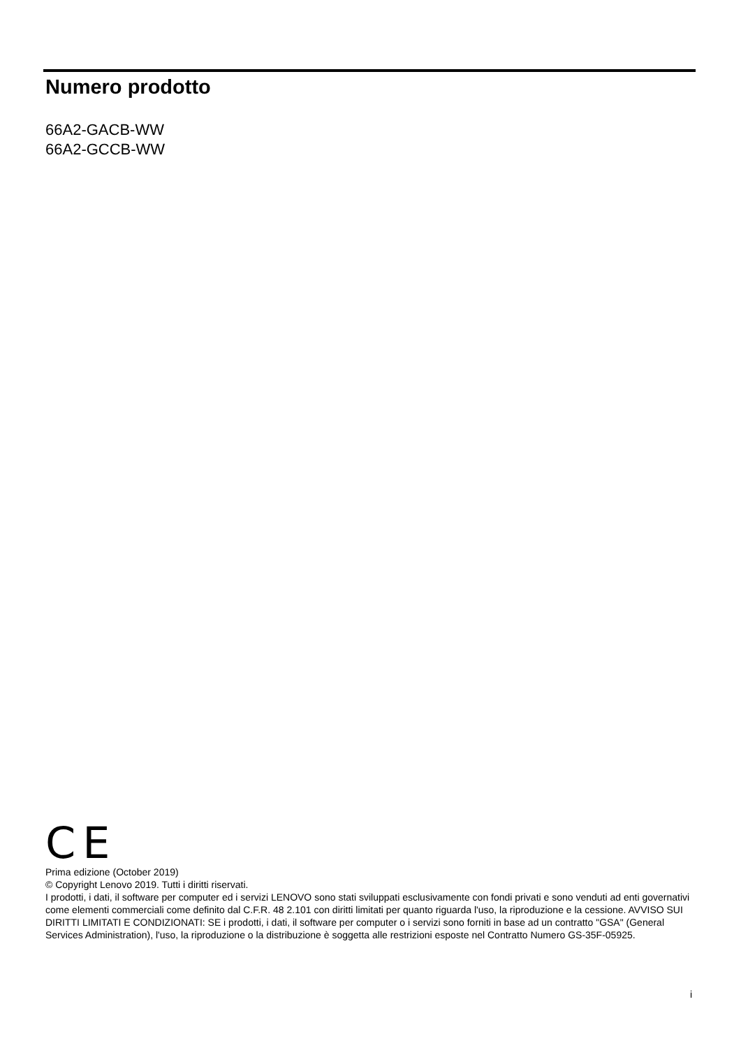Numero prodotto
66A2-GACB-WW
66A2-GCCB-WW
CE
Prima edizione (October 2019)
© Copyright Lenovo 2019. Tutti i diritti riservati.
I prodotti, i dati, il software per computer ed i servizi LENOVO sono stati sviluppati esclusivamente con fondi privati e sono venduti ad enti governativi come elementi commerciali come definito dal C.F.R. 48 2.101 con diritti limitati per quanto riguarda l'uso, la riproduzione e la cessione. AVVISO SUI DIRITTI LIMITATI E CONDIZIONATI: SE i prodotti, i dati, il software per computer o i servizi sono forniti in base ad un contratto "GSA" (General Services Administration), l'uso, la riproduzione o la distribuzione è soggetta alle restrizioni esposte nel Contratto Numero GS-35F-05925.
i